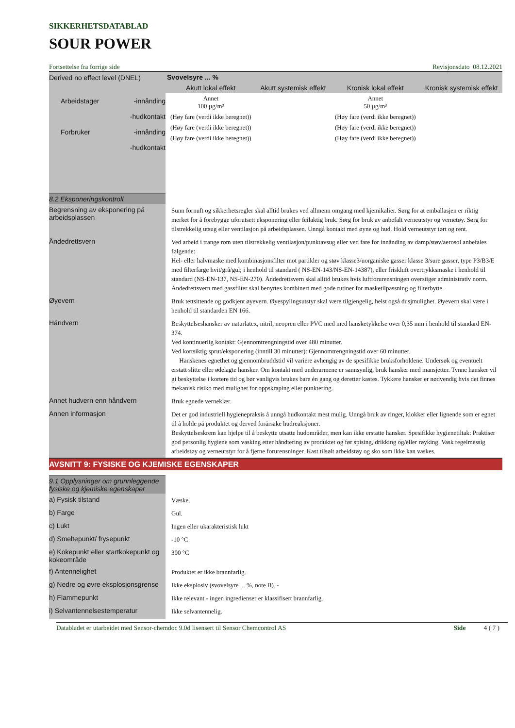SIKKERHETSDATABLAD
SOUR POWER
Fortsettelse fra forrige side Revisjonsdato 08.12.2021
Derived no effect level (DNEL)
Arbeidstager -innånding
-hudkontakt
Forbruker -innånding
-hudkontakt
| Svovelsyre ... % | | | |
| --- | --- | --- | --- |
| Akutt lokal effekt | Akutt systemisk effekt | Kronisk lokal effekt | Kronisk systemisk effekt |
| Annet 100 µg/m³ | | Annet 50 µg/m³ | |
| (Høy fare (verdi ikke beregnet)) | | (Høy fare (verdi ikke beregnet)) | |
| (Høy fare (verdi ikke beregnet)) | | (Høy fare (verdi ikke beregnet)) | |
| (Høy fare (verdi ikke beregnet)) | | (Høy fare (verdi ikke beregnet)) | |
8.2 Eksponeringskontroll
Begrensning av eksponering på arbeidsplassen
Sunn fornuft og sikkerhetsregler skal alltid brukes ved allmenn omgang med kjemikalier. Sørg for at emballasjen er riktig merket for å forebygge uforutsett eksponering eller feilaktig bruk. Sørg for bruk av anbefalt verneutstyr og vernetøy. Sørg for tilstrekkelig utsug eller ventilasjon på arbeidsplassen. Unngå kontakt med øyne og hud. Hold verneutstyr tørt og rent.
Åndedrettsvern
Ved arbeid i trange rom uten tilstrekkelig ventilasjon/punktavsug eller ved fare for innånding av damp/støv/aerosol anbefales følgende:
Hel- eller halvmaske med kombinasjonsfilter mot partikler og støv klasse3/uorganiske gasser klasse 3/sure gasser, type P3/B3/E med filterfarge hvit/grå/gul; i henhold til standard ( NS-EN-143/NS-EN-14387), eller friskluft overtrykksmaske i henhold til standard (NS-EN-137, NS-EN-270). Åndedrettsvern skal alltid brukes hvis luftforurensningen overstiger administrativ norm. Åndedrettsvern med gassfilter skal benyttes kombinert med gode rutiner for masketilpassning og filterbytte.
Øyevern
Bruk tettsittende og godkjent øyevern. Øyespylingsutstyr skal være tilgjengelig, helst også dusjmulighet. Øyevern skal være i henhold til standarden EN 166.
Håndvern
Beskyttelseshansker av naturlatex, nitril, neopren eller PVC med med hansketykkelse over 0,35 mm i henhold til standard EN-374.
Ved kontinuerlig kontakt: Gjennomtrengningstid over 480 minutter.
Ved kortsiktig sprut/eksponering (inntill 30 minutter): Gjennomtrengningstid over 60 minutter.
Hanskenes egnethet og gjennombruddstid vil variere avhengig av de spesifikke bruksforholdene. Undersøk og eventuelt erstatt slitte eller ødelagte hansker. Om kontakt med underarmene er sannsynlig, bruk hansker med mansjetter. Tynne hansker vil gi beskyttelse i kortere tid og bør vanligvis brukes bare én gang og deretter kastes. Tykkere hansker er nødvendig hvis det finnes mekanisk risiko med mulighet for oppskraping eller punktering.
Annet hudvern enn håndvern
Bruk egnede verneklær.
Annen informasjon
Det er god industriell hygienepraksis å unngå hudkontakt mest mulig. Unngå bruk av ringer, klokker eller lignende som er egnet til å holde på produktet og derved forårsake hudreaksjoner.
Beskyttelseskrem kan hjelpe til å beskytte utsatte hudområder, men kan ikke erstatte hansker. Spesifikke hygienetiltak: Praktiser god personlig hygiene som vasking etter håndtering av produktet og før spising, drikking og/eller røyking. Vask regelmessig arbeidstøy og verneutstyr for å fjerne forurensninger. Kast tilsølt arbeidstøy og sko som ikke kan vaskes.
AVSNITT 9: FYSISKE OG KJEMISKE EGENSKAPER
9.1 Opplysninger om grunnleggende fysiske og kjemiske egenskaper
a) Fysisk tilstand
Væske.
b) Farge
Gul.
c) Lukt
Ingen eller ukarakteristisk lukt
d) Smeltepunkt/ frysepunkt
-10 °C
e) Kokepunkt eller startkokepunkt og kokeområde
300 °C
f) Antennelighet
Produktet er ikke brannfarlig.
g) Nedre og øvre eksplosjonsgrense
Ikke eksplosiv (svovelsyre ... %, note B). -
h) Flammepunkt
Ikke relevant - ingen ingredienser er klassifisert brannfarlig.
i) Selvantennelsestemperatur
Ikke selvantennelig.
Databladet er utarbeidet med Sensor-chemdoc 9.0d lisensert til Sensor Chemcontrol AS Side 4 ( 7 )